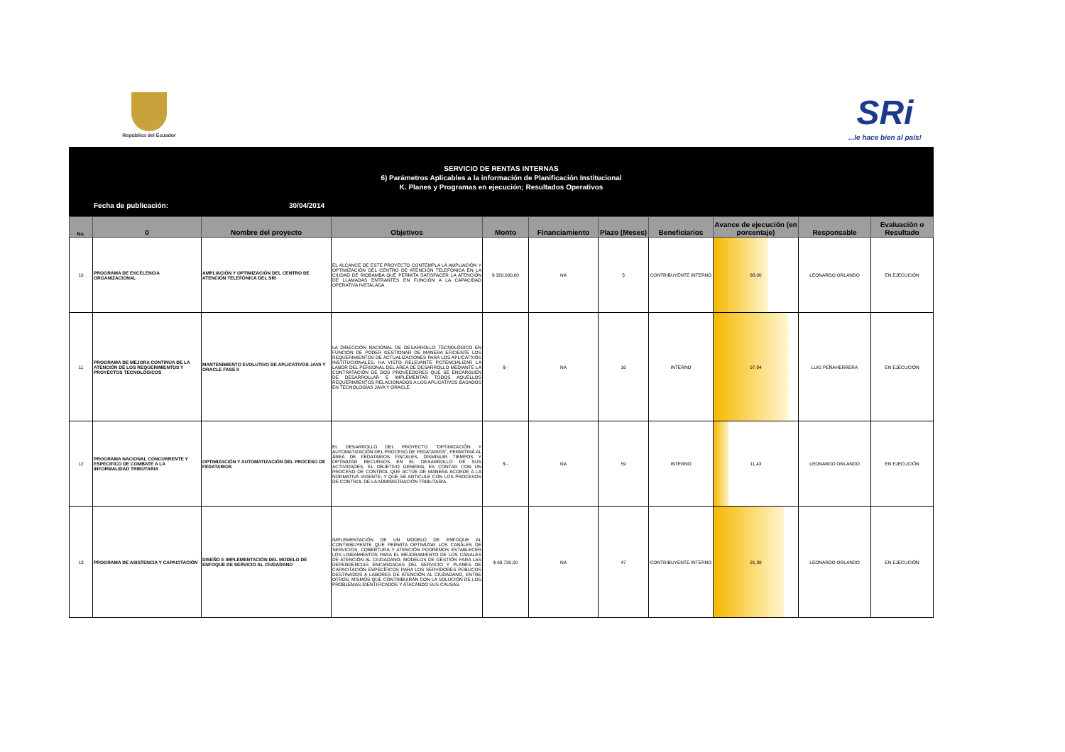República del Ecuador
SRi...le hace bien al país!
SERVICIO DE RENTAS INTERNAS
6) Parámetros Aplicables a la información de Planificación Institucional
K. Planes y Programas en ejecución; Resultados Operativos
Fecha de publicación: 30/04/2014
| No. | 0 | Nombre del proyecto | Objetivos | Monto | Financiamiento | Plazo (Meses) | Beneficiarios | Avance de ejecución (en porcentaje) | Responsable | Evaluación o Resultado |
| --- | --- | --- | --- | --- | --- | --- | --- | --- | --- | --- |
| 10 | PROGRAMA DE EXCELENCIA ORGANIZACIONAL | AMPLIACIÓN Y OPTIMIZACIÓN DEL CENTRO DE ATENCIÓN TELEFÓNICA DEL SRI | EL ALCANCE DE ESTE PROYECTO CONTEMPLA LA AMPLIACIÓN Y OPTIMIZACIÓN DEL CENTRO DE ATENCIÓN TELEFÓNICA EN LA CIUDAD DE RIOBAMBA QUE PERMITA SATISFACER LA ATENCIÓN DE LLAMADAS ENTRANTES EN FUNCIÓN A LA CAPACIDAD OPERATIVA INSTALADA | $ 320.000,00 | NA | 5 | CONTRIBUYENTE INTERNO | 68,00 | LEONARDO ORLANDO | EN EJECUCIÓN |
| 11 | PROGRAMA DE MEJORA CONTINUA DE LA ATENCIÓN DE LOS REQUERIMIENTOS Y PROYECTOS TECNOLÓGICOS | MANTENIMIENTO EVOLUTIVO DE APLICATIVOS JAVA Y ORACLE FASE II | LA DIRECCIÓN NACIONAL DE DESARROLLO TECNOLÓGICO EN FUNCIÓN DE PODER GESTIONAR DE MANERA EFICIENTE LOS REQUERIMIENTOS DE ACTUALIZACIONES PARA LOS APLICATIVOS INSTITUCIONALES, HA VISTO RELEVANTE POTENCIALIZAR LA LABOR DEL PERSONAL DEL ÁREA DE DESARROLLO MEDIANTE LA CONTRATACIÓN DE DOS PROVEEDORES QUE SE ENCARGUEN DE DESARROLLAR E IMPLEMENTAR TODOS AQUELLOS REQUERIMIENTOS RELACIONADOS A LOS APLICATIVOS BASADOS EN TECNOLOGÍAS JAVA Y ORACLE. | $ - | NA | 16 | INTERNO | 97,84 | LUIS PEÑAHERRERA | EN EJECUCIÓN |
| 12 | PROGRAMA NACIONAL CONCURRENTE Y ESPECIFICO DE COMBATE A LA INFORMALIDAD TRIBUTARIA | OPTIMIZACIÓN Y AUTOMATIZACIÓN DEL PROCESO DE FEDATARIOS | EL DESARROLLO DEL PROYECTO "OPTIMIZACIÓN Y AUTOMATIZACIÓN DEL PROCESO DE FEDATARIOS", PERMITIRÁ AL ÁREA DE FEDATARIOS FISCALES, DISMINUIR TIEMPOS Y OPTIMIZAR RECURSOS EN EL DESARROLLO DE SUS ACTIVIDADES. EL OBJETIVO GENERAL ES CONTAR CON UN PROCESO DE CONTROL QUE ACTÚE DE MANERA ACORDE A LA NORMATIVA VIGENTE, Y QUE SE ARTICULE CON LOS PROCESOS DE CONTROL DE LA ADMINISTRACIÓN TRIBUTARIA. | $ - | NA | 59 | INTERNO | 11,43 | LEONARDO ORLANDO | EN EJECUCIÓN |
| 13 | PROGRAMA DE ASISTENCIA Y CAPACITACIÓN | DISEÑO E IMPLEMENTACIÓN DEL MODELO DE ENFOQUE DE SERVICIO AL CIUDADANO | IMPLEMENTACIÓN DE UN MODELO DE ENFOQUE AL CONTRIBUYENTE QUE PERMITA OPTIMIZAR LOS CANALES DE SERVICIOS, COBERTURA Y ATENCIÓN PODREMOS ESTABLECER LOS LINEAMIENTOS PARA EL MEJORAMIENTO DE LOS CANALES DE ATENCIÓN AL CIUDADANO, MODELOS DE GESTIÓN PARA LAS DEPENDENCIAS ENCARGADAS DEL SERVICIO Y PLANES DE CAPACITACIÓN ESPECÍFICOS PARA LOS SERVIDORES PÚBLICOS DESTINADOS A LABORES DE ATENCIÓN AL CIUDADANO, ENTRE OTROS; MISMOS QUE CONTRIBUIRÁN CON LA SOLUCIÓN DE LOS PROBLEMAS IDENTIFICADOS Y ATACANDO SUS CAUSAS. | $ 69.720,00 | NA | 47 | CONTRIBUYENTE INTERNO | 91,39 | LEONARDO ORLANDO | EN EJECUCIÓN |